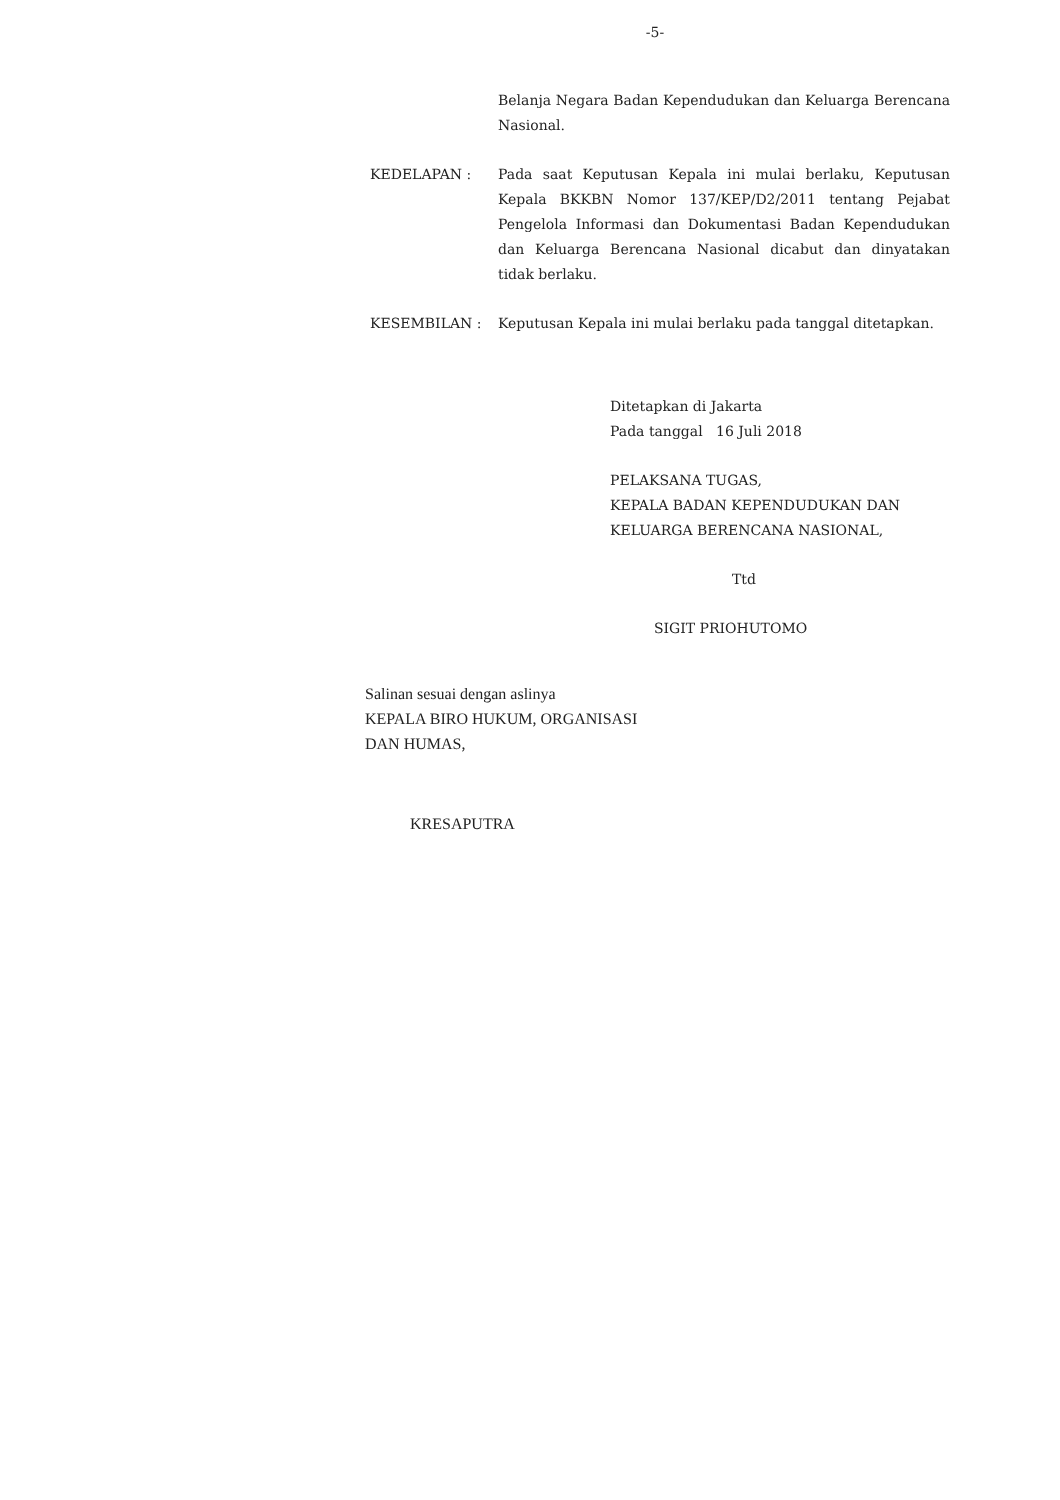-5-
Belanja Negara Badan Kependudukan dan Keluarga Berencana Nasional.
KEDELAPAN : Pada saat Keputusan Kepala ini mulai berlaku, Keputusan Kepala BKKBN Nomor 137/KEP/D2/2011 tentang Pejabat Pengelola Informasi dan Dokumentasi Badan Kependudukan dan Keluarga Berencana Nasional dicabut dan dinyatakan tidak berlaku.
KESEMBILAN : Keputusan Kepala ini mulai berlaku pada tanggal ditetapkan.
Ditetapkan di Jakarta
Pada tanggal 16 Juli 2018
PELAKSANA TUGAS,
KEPALA BADAN KEPENDUDUKAN DAN
KELUARGA BERENCANA NASIONAL,
Ttd
SIGIT PRIOHUTOMO
Salinan sesuai dengan aslinya
KEPALA BIRO HUKUM, ORGANISASI
DAN HUMAS,
KRESAPUTRA